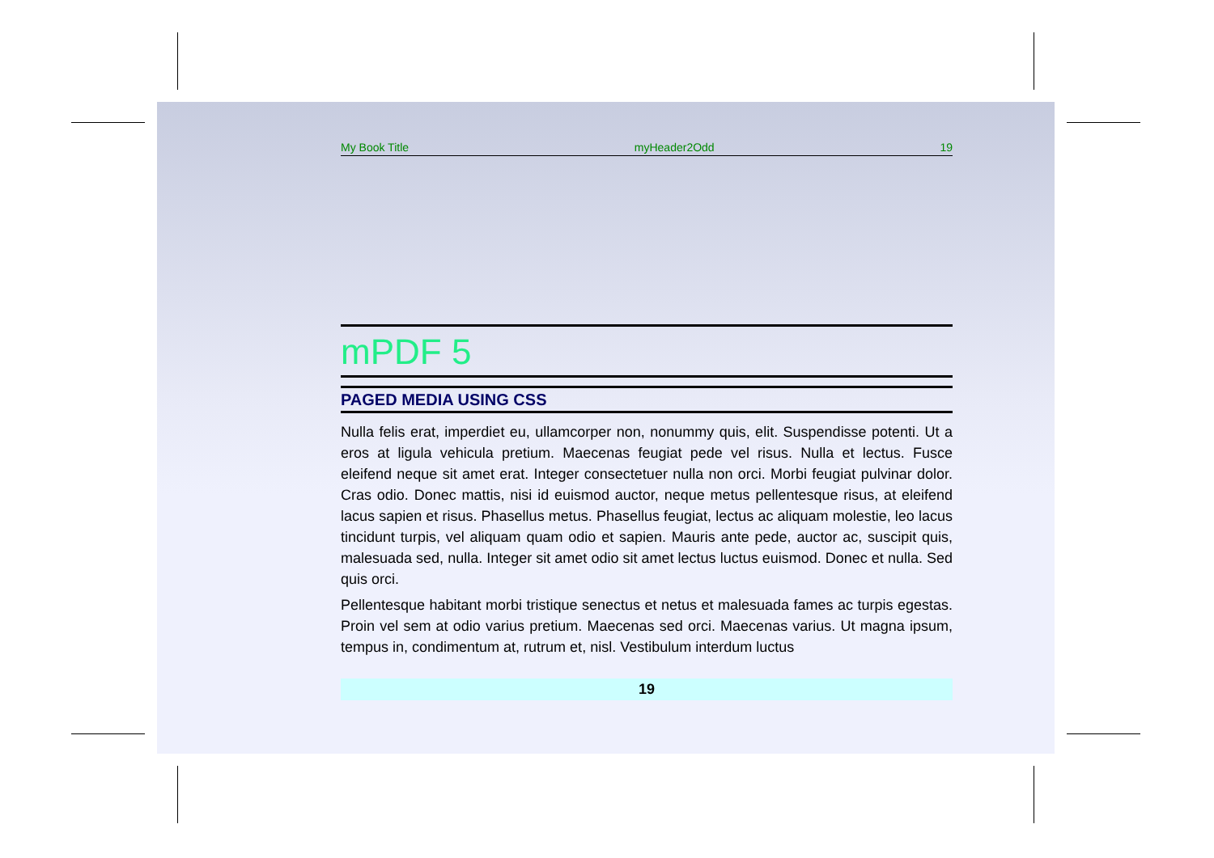My Book Title myHeader2Odd 19
mPDF 5
PAGED MEDIA USING CSS
Nulla felis erat, imperdiet eu, ullamcorper non, nonummy quis, elit. Suspendisse potenti. Ut a eros at ligula vehicula pretium. Maecenas feugiat pede vel risus. Nulla et lectus. Fusce eleifend neque sit amet erat. Integer consectetuer nulla non orci. Morbi feugiat pulvinar dolor. Cras odio. Donec mattis, nisi id euismod auctor, neque metus pellentesque risus, at eleifend lacus sapien et risus. Phasellus metus. Phasellus feugiat, lectus ac aliquam molestie, leo lacus tincidunt turpis, vel aliquam quam odio et sapien. Mauris ante pede, auctor ac, suscipit quis, malesuada sed, nulla. Integer sit amet odio sit amet lectus luctus euismod. Donec et nulla. Sed quis orci.
Pellentesque habitant morbi tristique senectus et netus et malesuada fames ac turpis egestas. Proin vel sem at odio varius pretium. Maecenas sed orci. Maecenas varius. Ut magna ipsum, tempus in, condimentum at, rutrum et, nisl. Vestibulum interdum luctus
19